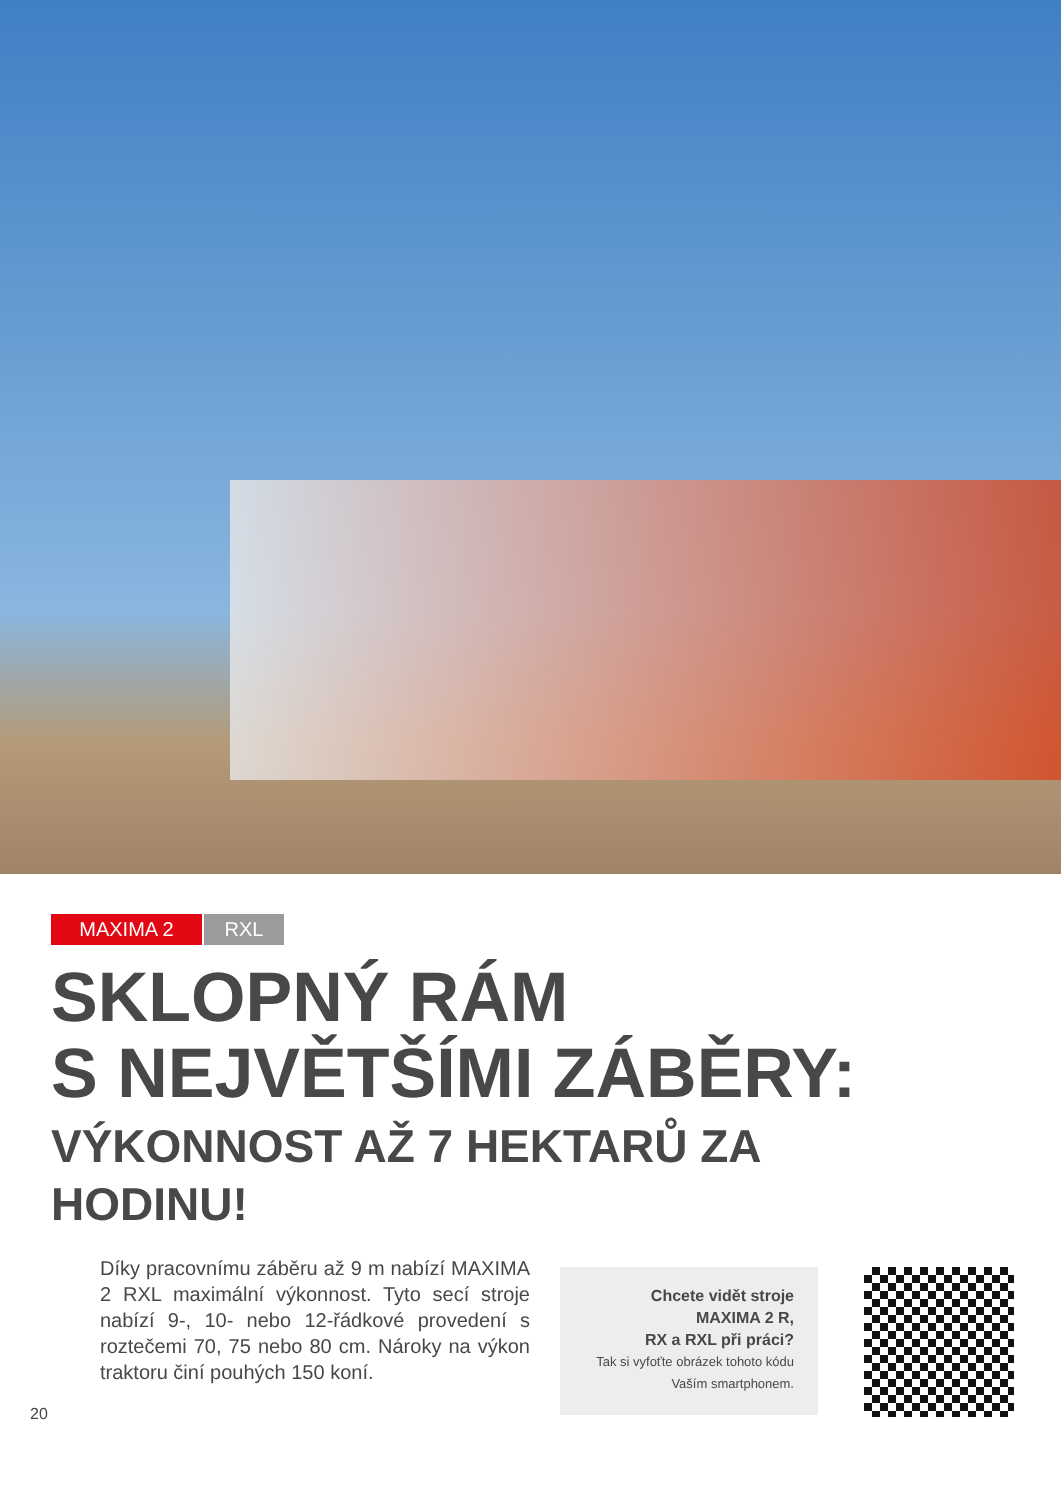MAXIMA 2 RXL
SKLOPNÝ RÁM
S NEJVĚTŠÍMI ZÁBĚRY:
VÝKONNOST AŽ 7 HEKTARŮ ZA
HODINU!
20
Díky pracovnímu záběru až 9 m nabízí MAXIMA 2 RXL maximální výkonnost. Tyto secí stroje nabízí 9-, 10- nebo 12-řádkové provedení s roztečemi 70, 75 nebo 80 cm. Nároky na výkon traktoru činí pouhých 150 koní.
Chcete vidět stroje
MAXIMA 2 R,
RX a RXL při práci?
Tak si vyfoťte obrázek tohoto kódu
Vaším smartphonem.